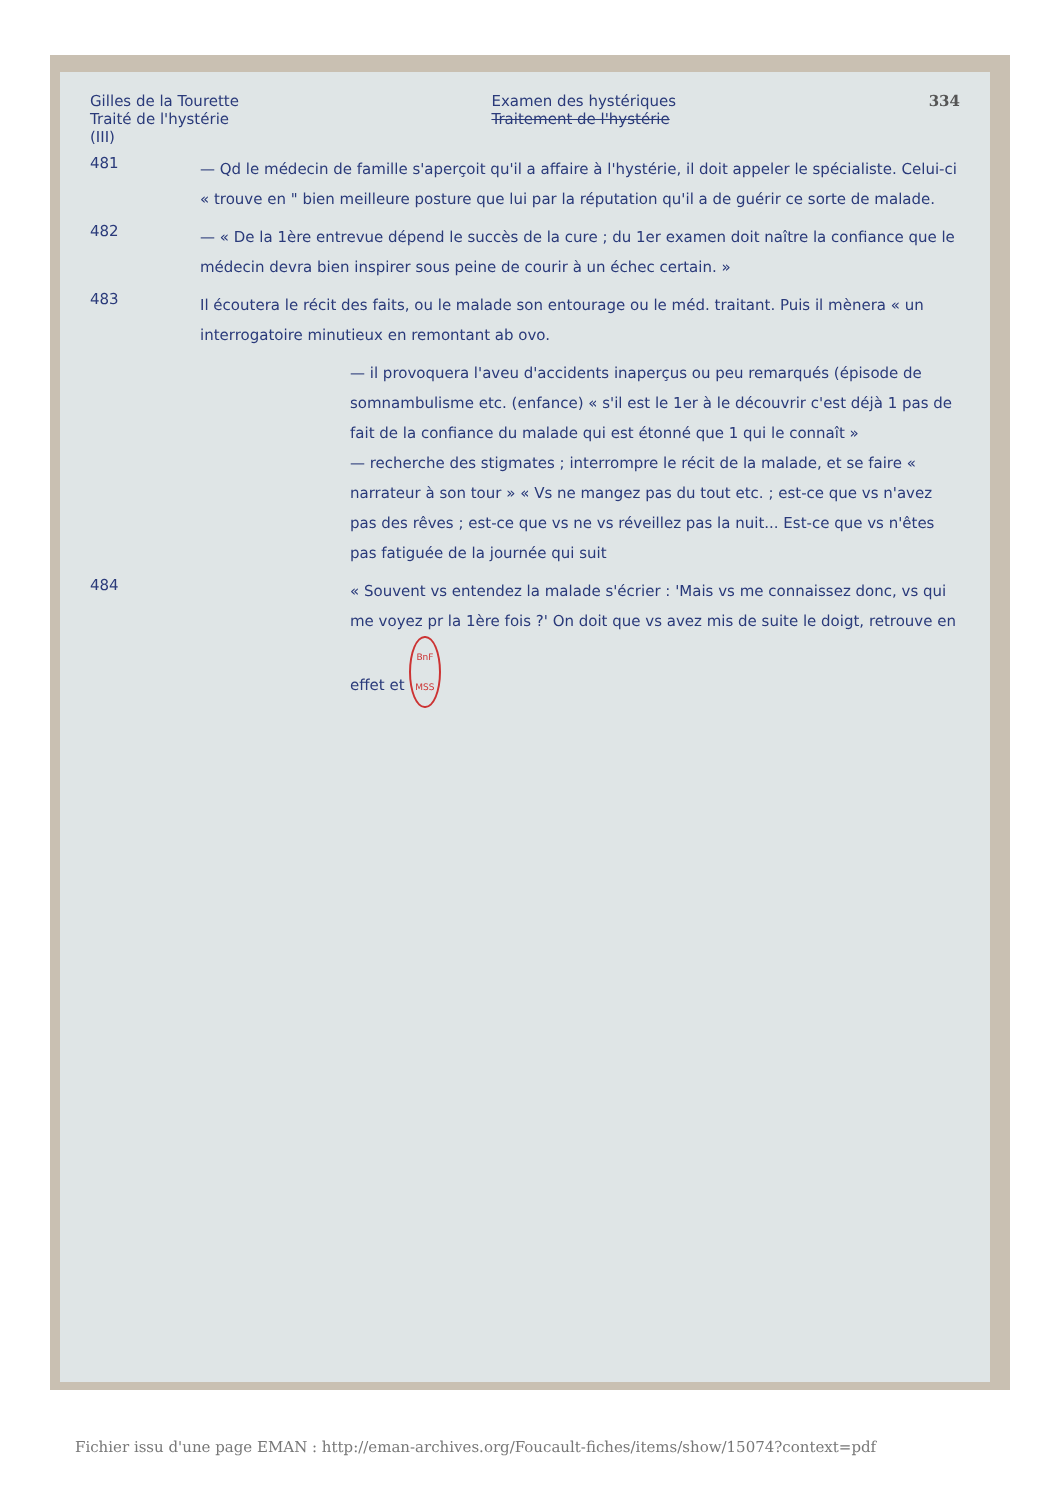Gilles de la Tourette
Traité de l'hystérie
(III)
Examen des hystériques
Traitement de l'hystérie
334
481
— Qd le médecin de famille s'aperçoit qu'il a affaire à l'hystérie, il doit appeler le spécialiste. Celui-ci « trouve en " bien meilleure posture que lui par la réputation qu'il a de guérir ce sorte de malade.
482
— « De la 1ère entrevue dépend le succès de la cure ; du 1er examen doit naître la confiance que le médecin devra bien inspirer sous peine de courir à un échec certain. »
483
Il écoutera le récit des faits, ou le malade son entourage ou le méd. traitant. Puis il mènera « un interrogatoire minutieux en remontant ab ovo.
— il provoquera l'aveu d'accidents inaperçus ou peu remarqués (épisode de somnambulisme etc. (enfance) « s'il est le 1er à le découvrir c'est déjà 1 pas de fait de la confiance du malade qui est étonné que 1 qui le connaît »
— recherche des stigmates ; interrompre le récit de la malade, et se faire « narrateur à son tour » « Vs ne mangez pas du tout etc. ; est-ce que vs n'avez pas des rêves ; est-ce que vs ne vs réveillez pas la nuit... Est-ce que vs n'êtes pas fatiguée de la journée qui suit
484
« Souvent vs entendez la malade s'écrier : 'Mais vs me connaissez donc, vs qui me voyez pr la 1ère fois ?' On doit que vs avez mis de suite le doigt, retrouve en effet et BnF
MSS
Fichier issu d'une page EMAN : http://eman-archives.org/Foucault-fiches/items/show/15074?context=pdf